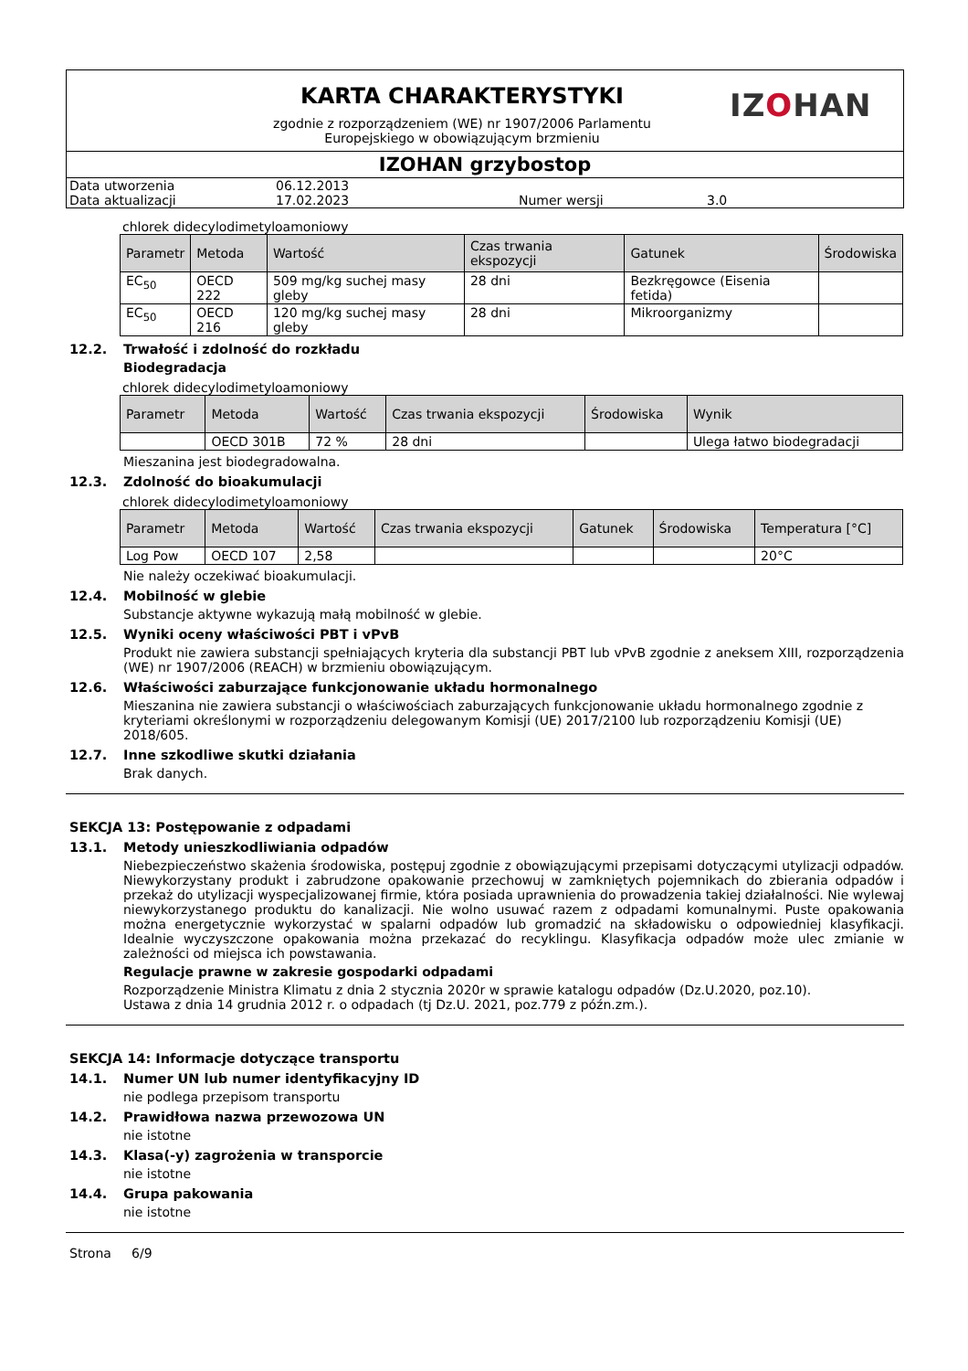KARTA CHARAKTERYSTYKI
zgodnie z rozporządzeniem (WE) nr 1907/2006 Parlamentu
Europejskiego w obowiązującym brzmieniu
IZOHAN
IZOHAN grzybostop
| Data utworzenia | 06.12.2013 | | |
| Data aktualizacji | 17.02.2023 | Numer wersji | 3.0 |
chlorek didecylodimetyloamoniowy
| Parametr | Metoda | Wartość | Czas trwania ekspozycji | Gatunek | Środowiska |
| --- | --- | --- | --- | --- | --- |
| EC<sub>50</sub> | OECD 222 | 509 mg/kg suchej masy gleby | 28 dni | Bezkręgowce (Eisenia fetida) | |
| EC<sub>50</sub> | OECD 216 | 120 mg/kg suchej masy gleby | 28 dni | Mikroorganizmy | |
12.2. Trwałość i zdolność do rozkładu
Biodegradacja
chlorek didecylodimetyloamoniowy
| Parametr | Metoda | Wartość | Czas trwania ekspozycji | Środowiska | Wynik |
| --- | --- | --- | --- | --- | --- |
| | OECD 301B | 72 % | 28 dni | | Ulega łatwo biodegradacji |
Mieszanina jest biodegradowalna.
12.3. Zdolność do bioakumulacji
chlorek didecylodimetyloamoniowy
| Parametr | Metoda | Wartość | Czas trwania ekspozycji | Gatunek | Środowiska | Temperatura [°C] |
| --- | --- | --- | --- | --- | --- | --- |
| Log Pow | OECD 107 | 2,58 | | | | 20°C |
Nie należy oczekiwać bioakumulacji.
12.4. Mobilność w glebie
Substancje aktywne wykazują małą mobilność w glebie.
12.5. Wyniki oceny właściwości PBT i vPvB
Produkt nie zawiera substancji spełniających kryteria dla substancji PBT lub vPvB zgodnie z aneksem XIII, rozporządzenia (WE) nr 1907/2006 (REACH) w brzmieniu obowiązującym.
12.6. Właściwości zaburzające funkcjonowanie układu hormonalnego
Mieszanina nie zawiera substancji o właściwościach zaburzających funkcjonowanie układu hormonalnego zgodnie z kryteriami określonymi w rozporządzeniu delegowanym Komisji (UE) 2017/2100 lub rozporządzeniu Komisji (UE) 2018/605.
12.7. Inne szkodliwe skutki działania
Brak danych.
SEKCJA 13: Postępowanie z odpadami
13.1. Metody unieszkodliwiania odpadów
Niebezpieczeństwo skażenia środowiska, postępuj zgodnie z obowiązującymi przepisami dotyczącymi utylizacji odpadów. Niewykorzystany produkt i zabrudzone opakowanie przechowuj w zamkniętych pojemnikach do zbierania odpadów i przekaż do utylizacji wyspecjalizowanej firmie, która posiada uprawnienia do prowadzenia takiej działalności. Nie wylewaj niewykorzystanego produktu do kanalizacji. Nie wolno usuwać razem z odpadami komunalnymi. Puste opakowania można energetycznie wykorzystać w spalarni odpadów lub gromadzić na składowisku o odpowiedniej klasyfikacji. Idealnie wyczyszczone opakowania można przekazać do recyklingu. Klasyfikacja odpadów może ulec zmianie w zależności od miejsca ich powstawania.
Regulacje prawne w zakresie gospodarki odpadami
Rozporządzenie Ministra Klimatu z dnia 2 stycznia 2020r w sprawie katalogu odpadów (Dz.U.2020, poz.10).
Ustawa z dnia 14 grudnia 2012 r. o odpadach (tj Dz.U. 2021, poz.779 z późn.zm.).
SEKCJA 14: Informacje dotyczące transportu
14.1. Numer UN lub numer identyfikacyjny ID
nie podlega przepisom transportu
14.2. Prawidłowa nazwa przewozowa UN
nie istotne
14.3. Klasa(-y) zagrożenia w transporcie
nie istotne
14.4. Grupa pakowania
nie istotne
Strona 6/9